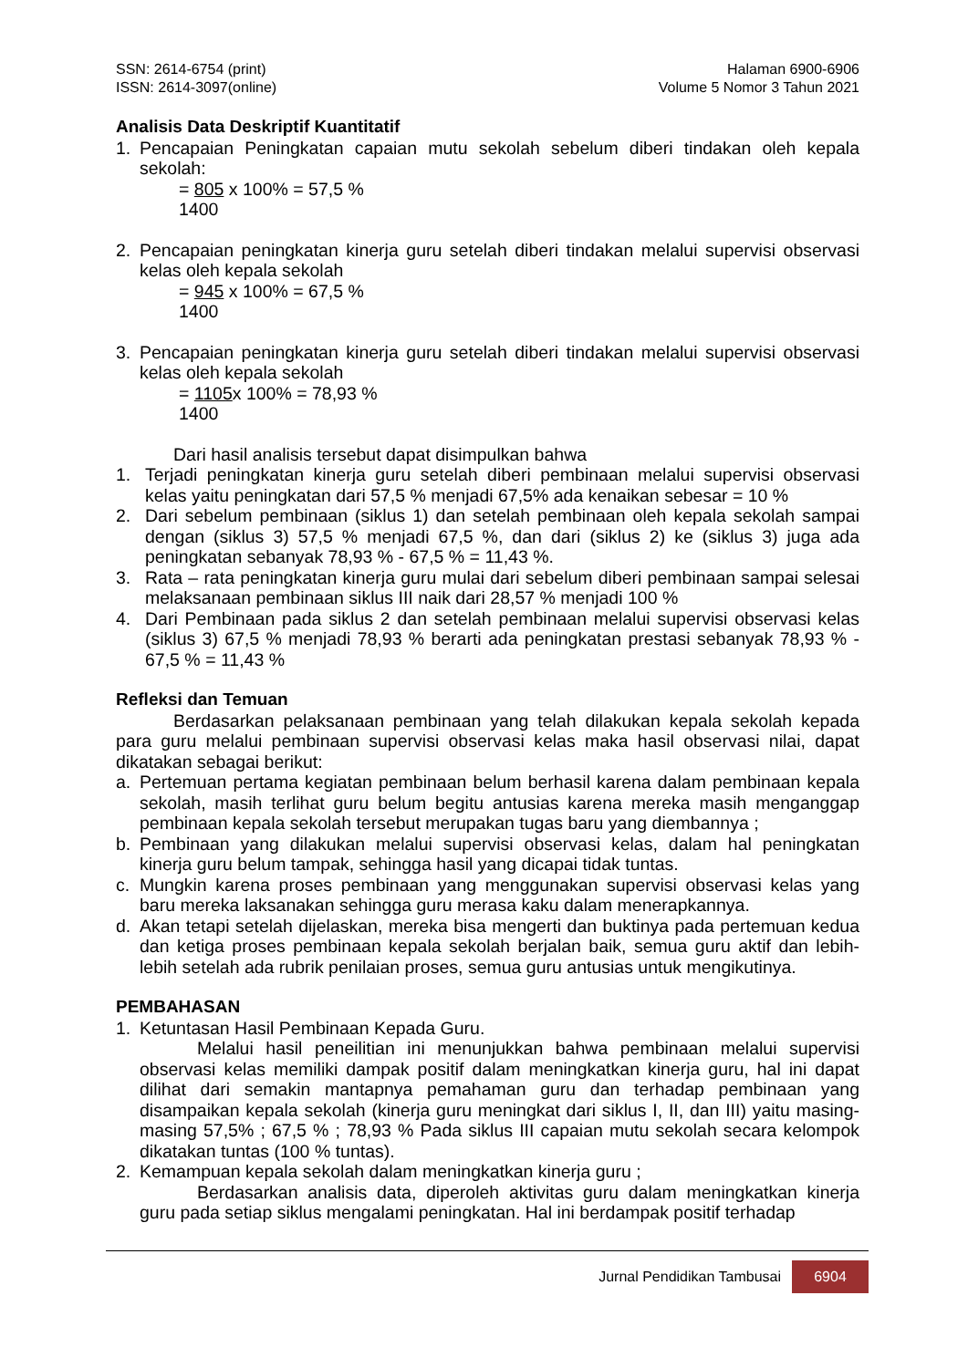SSN: 2614-6754 (print)
ISSN: 2614-3097(online)
Halaman 6900-6906
Volume 5 Nomor 3 Tahun 2021
Analisis Data Deskriptif Kuantitatif
1. Pencapaian Peningkatan capaian mutu sekolah sebelum diberi tindakan oleh kepala sekolah:
= 805 x 100% = 57,5 %
1400
2. Pencapaian peningkatan kinerja guru setelah diberi tindakan melalui supervisi observasi kelas oleh kepala sekolah
= 945 x 100% = 67,5 %
1400
3. Pencapaian peningkatan kinerja guru setelah diberi tindakan melalui supervisi observasi kelas oleh kepala sekolah
= 1105x 100% = 78,93 %
1400
Dari hasil analisis tersebut dapat disimpulkan bahwa
1. Terjadi peningkatan kinerja guru setelah diberi pembinaan melalui supervisi observasi kelas yaitu peningkatan dari 57,5 % menjadi 67,5% ada kenaikan sebesar = 10 %
2. Dari sebelum pembinaan (siklus 1) dan setelah pembinaan oleh kepala sekolah sampai dengan (siklus 3) 57,5 % menjadi 67,5 %, dan dari (siklus 2) ke (siklus 3) juga ada peningkatan sebanyak 78,93 % - 67,5 % = 11,43 %.
3. Rata – rata peningkatan kinerja guru mulai dari sebelum diberi pembinaan sampai selesai melaksanaan pembinaan siklus III naik dari 28,57 % menjadi 100 %
4. Dari Pembinaan pada siklus 2 dan setelah pembinaan melalui supervisi observasi kelas (siklus 3) 67,5 % menjadi 78,93 % berarti ada peningkatan prestasi sebanyak 78,93 % - 67,5 % = 11,43 %
Refleksi dan Temuan
Berdasarkan pelaksanaan pembinaan yang telah dilakukan kepala sekolah kepada para guru melalui pembinaan supervisi observasi kelas maka hasil observasi nilai, dapat dikatakan sebagai berikut:
a. Pertemuan pertama kegiatan pembinaan belum berhasil karena dalam pembinaan kepala sekolah, masih terlihat guru belum begitu antusias karena mereka masih menganggap pembinaan kepala sekolah tersebut merupakan tugas baru yang diembannya ;
b. Pembinaan yang dilakukan melalui supervisi observasi kelas, dalam hal peningkatan kinerja guru belum tampak, sehingga hasil yang dicapai tidak tuntas.
c. Mungkin karena proses pembinaan yang menggunakan supervisi observasi kelas yang baru mereka laksanakan sehingga guru merasa kaku dalam menerapkannya.
d. Akan tetapi setelah dijelaskan, mereka bisa mengerti dan buktinya pada pertemuan kedua dan ketiga proses pembinaan kepala sekolah berjalan baik, semua guru aktif dan lebih-lebih setelah ada rubrik penilaian proses, semua guru antusias untuk mengikutinya.
PEMBAHASAN
1. Ketuntasan Hasil Pembinaan Kepada Guru.
Melalui hasil peneilitian ini menunjukkan bahwa pembinaan melalui supervisi observasi kelas memiliki dampak positif dalam meningkatkan kinerja guru, hal ini dapat dilihat dari semakin mantapnya pemahaman guru dan terhadap pembinaan yang disampaikan kepala sekolah (kinerja guru meningkat dari siklus I, II, dan III) yaitu masing-masing 57,5% ; 67,5 % ; 78,93 % Pada siklus III capaian mutu sekolah secara kelompok dikatakan tuntas (100 % tuntas).
2. Kemampuan kepala sekolah dalam meningkatkan kinerja guru ;
Berdasarkan analisis data, diperoleh aktivitas guru dalam meningkatkan kinerja guru pada setiap siklus mengalami peningkatan. Hal ini berdampak positif terhadap
Jurnal Pendidikan Tambusai
6904